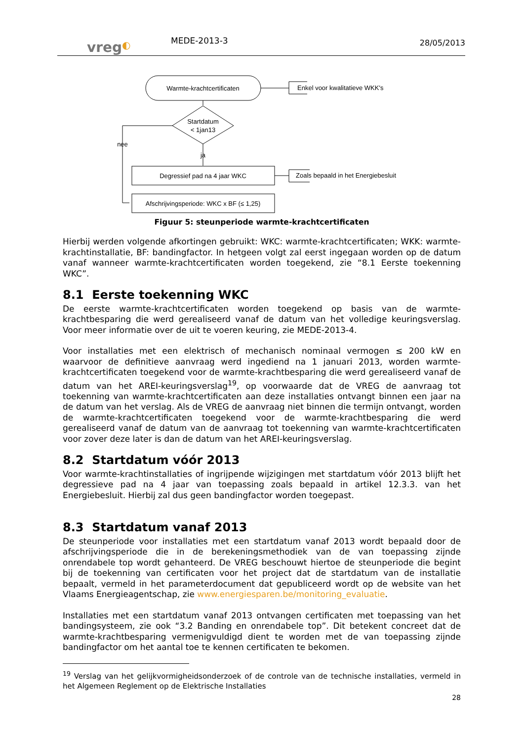vreg◐
MEDE-2013-3
28/05/2013
Warmte-krachtcertificaten
Enkel voor kwalitatieve WKK's
Startdatum
< 1jan13
ja
nee
Degressief pad na 4 jaar WKC
Zoals bepaald in het Energiebesluit
Afschrijvingsperiode: WKC x BF (≤ 1,25)
Figuur 5: steunperiode warmte-krachtcertificaten
Hierbij werden volgende afkortingen gebruikt: WKC: warmte-krachtcertificaten; WKK: warmte-krachtinstallatie, BF: bandingfactor. In hetgeen volgt zal eerst ingegaan worden op de datum vanaf wanneer warmte-krachtcertificaten worden toegekend, zie “8.1 Eerste toekenning WKC”.
8.1 Eerste toekenning WKC
De eerste warmte-krachtcertificaten worden toegekend op basis van de warmte-krachtbesparing die werd gerealiseerd vanaf de datum van het volledige keuringsverslag. Voor meer informatie over de uit te voeren keuring, zie MEDE-2013-4.
Voor installaties met een elektrisch of mechanisch nominaal vermogen ≤ 200 kW en waarvoor de definitieve aanvraag werd ingediend na 1 januari 2013, worden warmte-krachtcertificaten toegekend voor de warmte-krachtbesparing die werd gerealiseerd vanaf de datum van het AREI-keuringsverslag<sup>19</sup>, op voorwaarde dat de VREG de aanvraag tot toekenning van warmte-krachtcertificaten aan deze installaties ontvangt binnen een jaar na de datum van het verslag. Als de VREG de aanvraag niet binnen die termijn ontvangt, worden de warmte-krachtcertificaten toegekend voor de warmte-krachtbesparing die werd gerealiseerd vanaf de datum van de aanvraag tot toekenning van warmte-krachtcertificaten voor zover deze later is dan de datum van het AREI-keuringsverslag.
8.2 Startdatum vóór 2013
Voor warmte-krachtinstallaties of ingrijpende wijzigingen met startdatum vóór 2013 blijft het degressieve pad na 4 jaar van toepassing zoals bepaald in artikel 12.3.3. van het Energiebesluit. Hierbij zal dus geen bandingfactor worden toegepast.
8.3 Startdatum vanaf 2013
De steunperiode voor installaties met een startdatum vanaf 2013 wordt bepaald door de afschrijvingsperiode die in de berekeningsmethodiek van de van toepassing zijnde onrendabele top wordt gehanteerd. De VREG beschouwt hiertoe de steunperiode die begint bij de toekenning van certificaten voor het project dat de startdatum van de installatie bepaalt, vermeld in het parameterdocument dat gepubliceerd wordt op de website van het Vlaams Energieagentschap, zie www.energiesparen.be/monitoring_evaluatie.
Installaties met een startdatum vanaf 2013 ontvangen certificaten met toepassing van het bandingsysteem, zie ook “3.2 Banding en onrendabele top”. Dit betekent concreet dat de warmte-krachtbesparing vermenigvuldigd dient te worden met de van toepassing zijnde bandingfactor om het aantal toe te kennen certificaten te bekomen.
<sup>19</sup> Verslag van het gelijkvormigheidsonderzoek of de controle van de technische installaties, vermeld in het Algemeen Reglement op de Elektrische Installaties
28